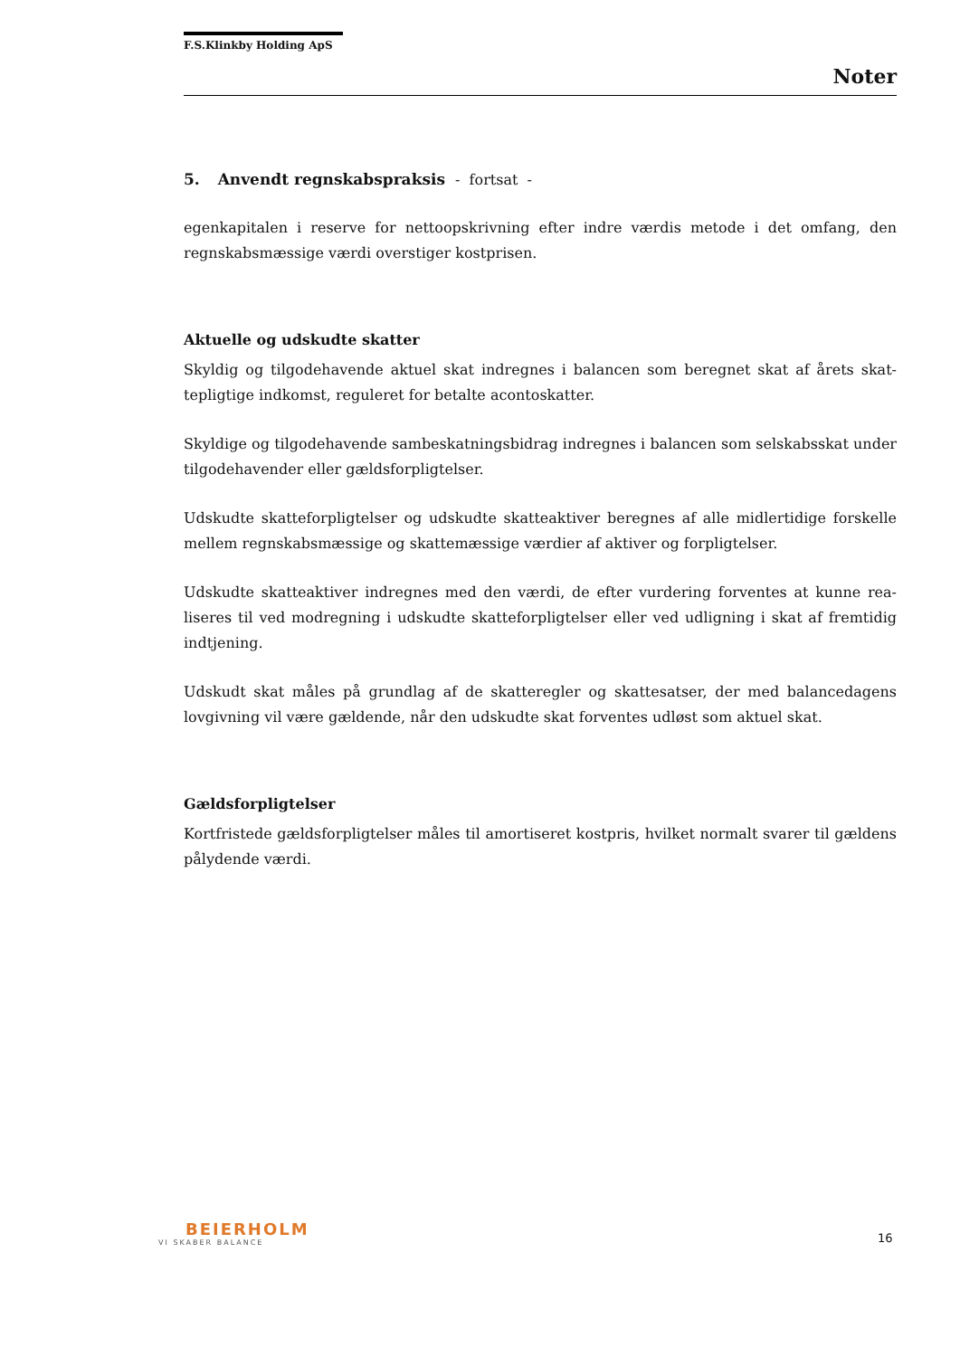F.S.Klinkby Holding ApS
Noter
5. Anvendt regnskabspraksis - fortsat -
egenkapitalen i reserve for nettoopskrivning efter indre værdis metode i det omfang, den regnskabsmæssige værdi overstiger kostprisen.
Aktuelle og udskudte skatter
Skyldig og tilgodehavende aktuel skat indregnes i balancen som beregnet skat af årets skat­tepligtige indkomst, reguleret for betalte acontoskatter.
Skyldige og tilgodehavende sambeskatningsbidrag indregnes i balancen som selskabsskat under tilgodehavender eller gældsforpligtelser.
Udskudte skatteforpligtelser og udskudte skatteaktiver beregnes af alle midlertidige forskelle mellem regnskabsmæssige og skattemæssige værdier af aktiver og forpligtelser.
Udskudte skatteaktiver indregnes med den værdi, de efter vurdering forventes at kunne rea­liseres til ved modregning i udskudte skatteforpligtelser eller ved udligning i skat af fremti­dig indtjening.
Udskudt skat måles på grundlag af de skatteregler og skattesatser, der med balancedagens lovgivning vil være gældende, når den udskudte skat forventes udløst som aktuel skat.
Gældsforpligtelser
Kortfristede gældsforpligtelser måles til amortiseret kostpris, hvilket normalt svarer til gæl­dens pålydende værdi.
BEIERHOLM
VI SKABER BALANCE
16